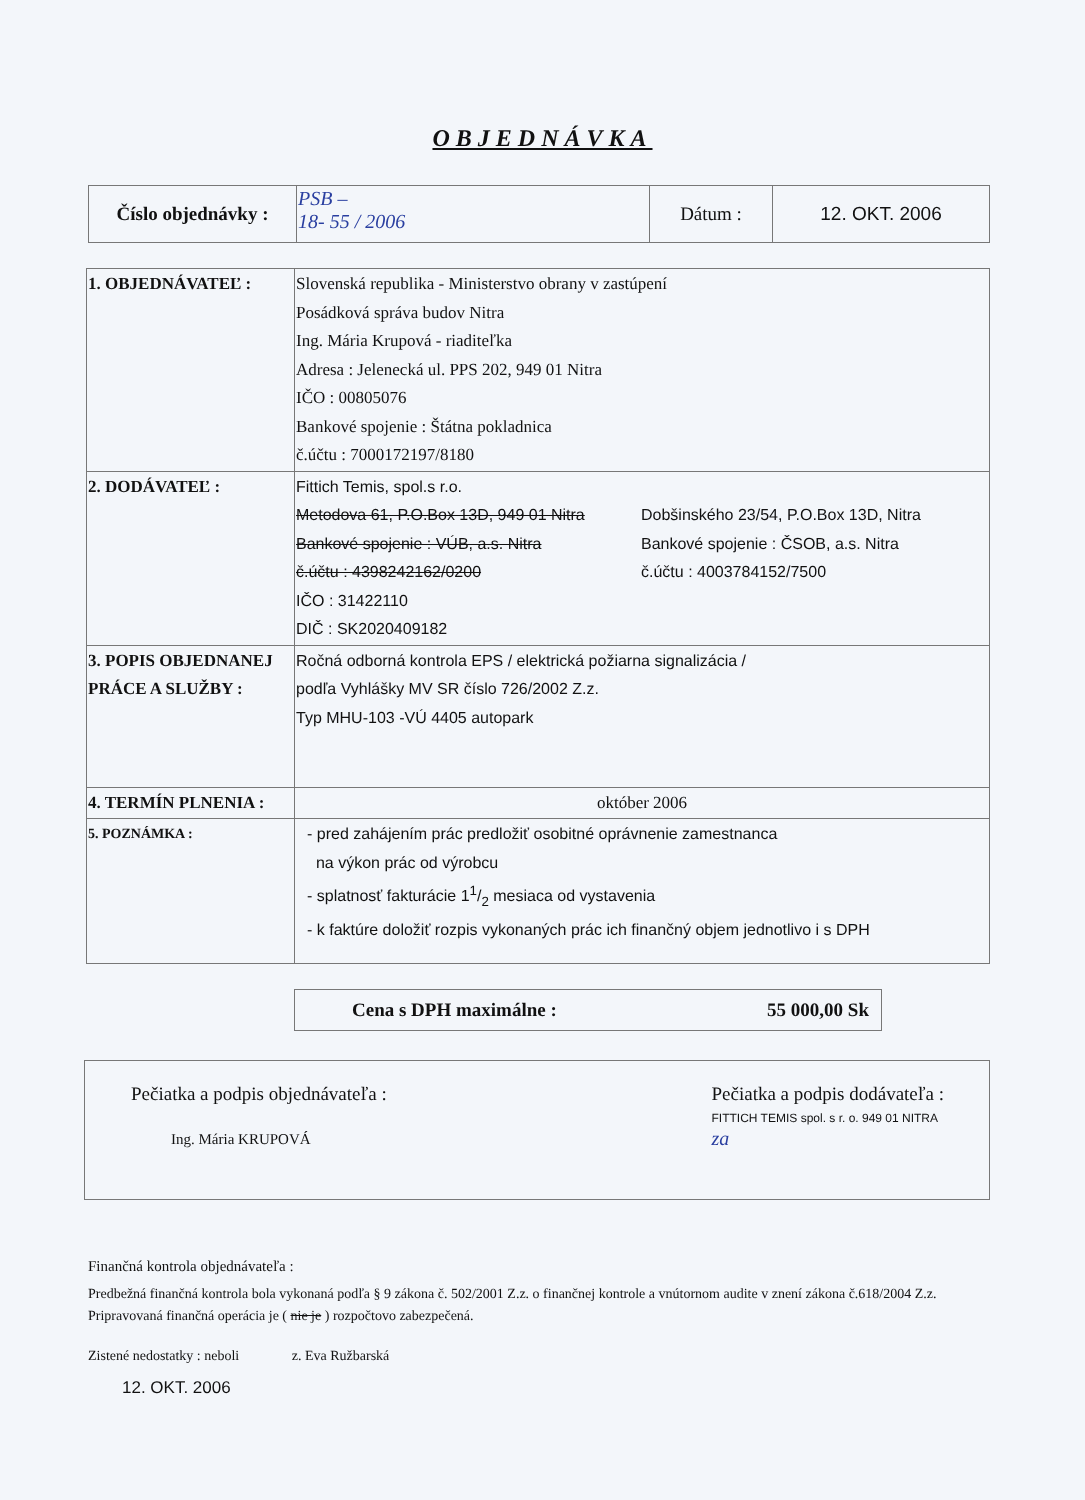OBJEDNÁVKA
| Číslo objednávky : | PSB – 18- 55 / 2006 | Dátum : | 12. OKT. 2006 |
| 1. OBJEDNÁVATEĽ : | Slovenská republika - Ministerstvo obrany v zastúpení Posádková správa budov Nitra Ing. Mária Krupová - riaditeľka Adresa : Jelenecká ul. PPS 202, 949 01 Nitra IČO : 00805076 Bankové spojenie : Štátna pokladnica č.účtu : 7000172197/8180 |
| 2. DODÁVATEĽ : | Fittich Temis, spol.s r.o. Metodova 61, P.O.Box 13D, 949 01 Nitra Bankové spojenie : VÚB, a.s. Nitra č.účtu : 4398242162/0200 IČO : 31422110 DIČ : SK2020409182 Dobšinského 23/54, P.O.Box 13D, Nitra Bankové spojenie : ČSOB, a.s. Nitra č.účtu : 4003784152/7500 |
| 3. POPIS OBJEDNANEJ PRÁCE A SLUŽBY : | Ročná odborná kontrola EPS / elektrická požiarna signalizácia / podľa Vyhlášky MV SR číslo 726/2002 Z.z. Typ MHU-103 -VÚ 4405 autopark |
| 4. TERMÍN PLNENIA : | október 2006 |
| 5. POZNÁMKA : | - pred zahájením prác predložiť osobitné oprávnenie zamestnanca na výkon prác od výrobcu - splatnosť fakturácie 11/2 mesiaca od vystavenia - k faktúre doložiť rozpis vykonaných prác ich finančný objem jednotlivo i s DPH |
Cena s DPH maximálne : 55 000,00 Sk
Pečiatka a podpis objednávateľa :
Ing. Mária KRUPOVÁ
Pečiatka a podpis dodávateľa :
FITTICH TEMIS spol. s r. o. 949 01 NITRA
za
Finančná kontrola objednávateľa :
Predbežná finančná kontrola bola vykonaná podľa § 9 zákona č. 502/2001 Z.z. o finančnej kontrole a vnútornom audite v znení zákona č.618/2004 Z.z. Pripravovaná finančná operácia je ( nie je ) rozpočtovo zabezpečená.
Zistené nedostatky : neboli z. Eva Ružbarská
12. OKT. 2006